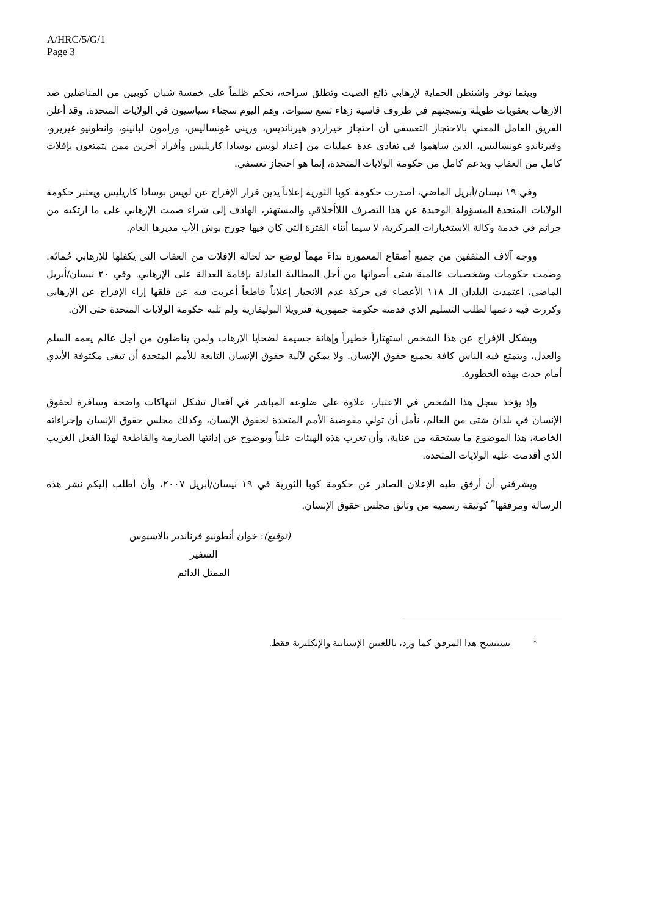A/HRC/5/G/1
Page 3
وبينما توفر واشنطن الحماية لإرهابي ذائع الصيت وتطلق سراحه، تحكم ظلماً على خمسة شبان كوبيين من المناضلين ضد الإرهاب بعقوبات طويلة وتسجنهم في ظروف قاسية زهاء تسع سنوات، وهم اليوم سجناء سياسيون في الولايات المتحدة. وقد أعلن الفريق العامل المعني بالاحتجاز التعسفي أن احتجاز خيراردو هيرنانديس، ورينى غونساليس، ورامون لبانينو، وأنطونيو غيريرو، وفيرناندو غونساليس، الذين ساهموا في تفادي عدة عمليات من إعداد لويس بوسادا كاريليس وأفراد آخرين ممن يتمتعون بإفلات كامل من العقاب وبدعم كامل من حكومة الولايات المتحدة، إنما هو احتجاز تعسفي.
وفي ١٩ نيسان/أبريل الماضي، أصدرت حكومة كوبا الثورية إعلاناً يدين قرار الإفراج عن لويس بوسادا كاريليس ويعتبر حكومة الولايات المتحدة المسؤولة الوحيدة عن هذا التصرف اللاأخلاقي والمستهتر، الهادف إلى شراء صمت الإرهابي على ما ارتكبه من جرائم في خدمة وكالة الاستخبارات المركزية، لا سيما أثناء الفترة التي كان فيها جورج بوش الأب مديرها العام.
ووجه آلاف المثقفين من جميع أصقاع المعمورة نداءً مهماً لوضع حد لحالة الإفلات من العقاب التي يكفلها للإرهابي حُماتُه. وضمت حكومات وشخصيات عالمية شتى أصواتها من أجل المطالبة العادلة بإقامة العدالة على الإرهابي. وفي ٢٠ نيسان/أبريل الماضي، اعتمدت البلدان الـ ١١٨ الأعضاء في حركة عدم الانحياز إعلاناً قاطعاً أعربت فيه عن قلقها إزاء الإفراج عن الإرهابي وكررت فيه دعمها لطلب التسليم الذي قدمته حكومة جمهورية فنزويلا البوليفارية ولم تلبه حكومة الولايات المتحدة حتى الآن.
ويشكل الإفراج عن هذا الشخص استهتاراً خطيراً وإهانة جسيمة لضحايا الإرهاب ولمن يناضلون من أجل عالم يعمه السلم والعدل، ويتمتع فيه الناس كافة بجميع حقوق الإنسان. ولا يمكن لآلية حقوق الإنسان التابعة للأمم المتحدة أن تبقى مكتوفة الأيدي أمام حدث بهذه الخطورة.
وإذ يؤخذ سجل هذا الشخص في الاعتبار، علاوة على ضلوعه المباشر في أفعال تشكل انتهاكات واضحة وسافرة لحقوق الإنسان في بلدان شتى من العالم، نأمل أن تولي مفوضية الأمم المتحدة لحقوق الإنسان، وكذلك مجلس حقوق الإنسان وإجراءاته الخاصة، هذا الموضوع ما يستحقه من عناية، وأن تعرب هذه الهيئات علناً وبوضوح عن إدانتها الصارمة والقاطعة لهذا الفعل الغريب الذي أقدمت عليه الولايات المتحدة.
ويشرفني أن أرفق طيه الإعلان الصادر عن حكومة كوبا الثورية في ١٩ نيسان/أبريل ٢٠٠٧، وأن أطلب إليكم نشر هذه الرسالة ومرفقها<sup>*</sup> كوثيقة رسمية من وثائق مجلس حقوق الإنسان.
(توقيع): خوان أنطونيو فرنانديز بالاسيوس
السفير
الممثل الدائم
* يستنسخ هذا المرفق كما ورد، باللغتين الإسبانية والإنكليزية فقط.